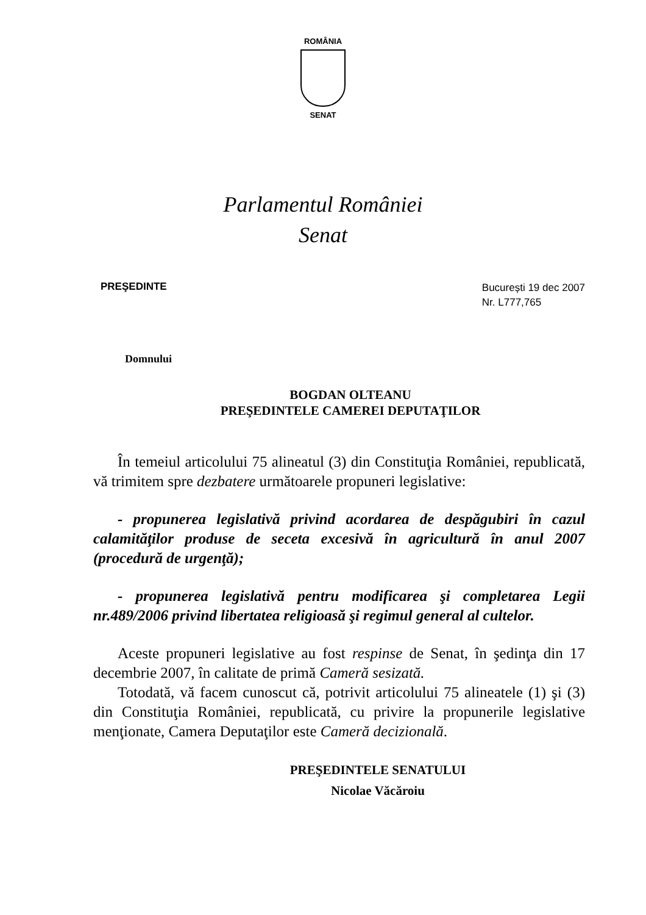ROMÂNIA
SENAT
Parlamentul României
Senat
PREŞEDINTE
București 19 dec 2007
Nr. L777,765
Domnului
BOGDAN OLTEANU
PREŞEDINTELE CAMEREI DEPUTAŢILOR
În temeiul articolului 75 alineatul (3) din Constituţia României, republicată, vă trimitem spre dezbatere următoarele propuneri legislative:
- propunerea legislativă privind acordarea de despăgubiri în cazul calamităţilor produse de seceta excesivă în agricultură în anul 2007 (procedură de urgenţă);
- propunerea legislativă pentru modificarea şi completarea Legii nr.489/2006 privind libertatea religioasă şi regimul general al cultelor.
Aceste propuneri legislative au fost respinse de Senat, în şedinţa din 17 decembrie 2007, în calitate de primă Cameră sesizată.
Totodată, vă facem cunoscut că, potrivit articolului 75 alineatele (1) şi (3) din Constituţia României, republicată, cu privire la propunerile legislative menţionate, Camera Deputaţilor este Cameră decizională.
PREŞEDINTELE SENATULUI
Nicolae Văcăroiu